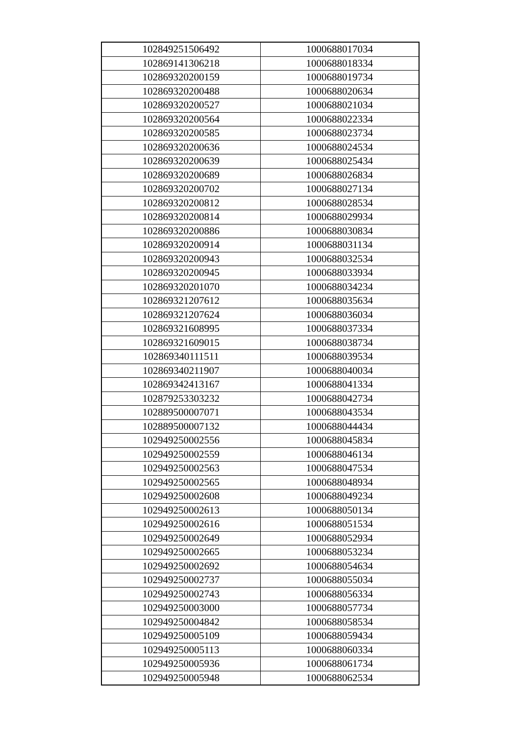| 102849251506492 | 1000688017034 |
| 102869141306218 | 1000688018334 |
| 102869320200159 | 1000688019734 |
| 102869320200488 | 1000688020634 |
| 102869320200527 | 1000688021034 |
| 102869320200564 | 1000688022334 |
| 102869320200585 | 1000688023734 |
| 102869320200636 | 1000688024534 |
| 102869320200639 | 1000688025434 |
| 102869320200689 | 1000688026834 |
| 102869320200702 | 1000688027134 |
| 102869320200812 | 1000688028534 |
| 102869320200814 | 1000688029934 |
| 102869320200886 | 1000688030834 |
| 102869320200914 | 1000688031134 |
| 102869320200943 | 1000688032534 |
| 102869320200945 | 1000688033934 |
| 102869320201070 | 1000688034234 |
| 102869321207612 | 1000688035634 |
| 102869321207624 | 1000688036034 |
| 102869321608995 | 1000688037334 |
| 102869321609015 | 1000688038734 |
| 102869340111511 | 1000688039534 |
| 102869340211907 | 1000688040034 |
| 102869342413167 | 1000688041334 |
| 102879253303232 | 1000688042734 |
| 102889500007071 | 1000688043534 |
| 102889500007132 | 1000688044434 |
| 102949250002556 | 1000688045834 |
| 102949250002559 | 1000688046134 |
| 102949250002563 | 1000688047534 |
| 102949250002565 | 1000688048934 |
| 102949250002608 | 1000688049234 |
| 102949250002613 | 1000688050134 |
| 102949250002616 | 1000688051534 |
| 102949250002649 | 1000688052934 |
| 102949250002665 | 1000688053234 |
| 102949250002692 | 1000688054634 |
| 102949250002737 | 1000688055034 |
| 102949250002743 | 1000688056334 |
| 102949250003000 | 1000688057734 |
| 102949250004842 | 1000688058534 |
| 102949250005109 | 1000688059434 |
| 102949250005113 | 1000688060334 |
| 102949250005936 | 1000688061734 |
| 102949250005948 | 1000688062534 |